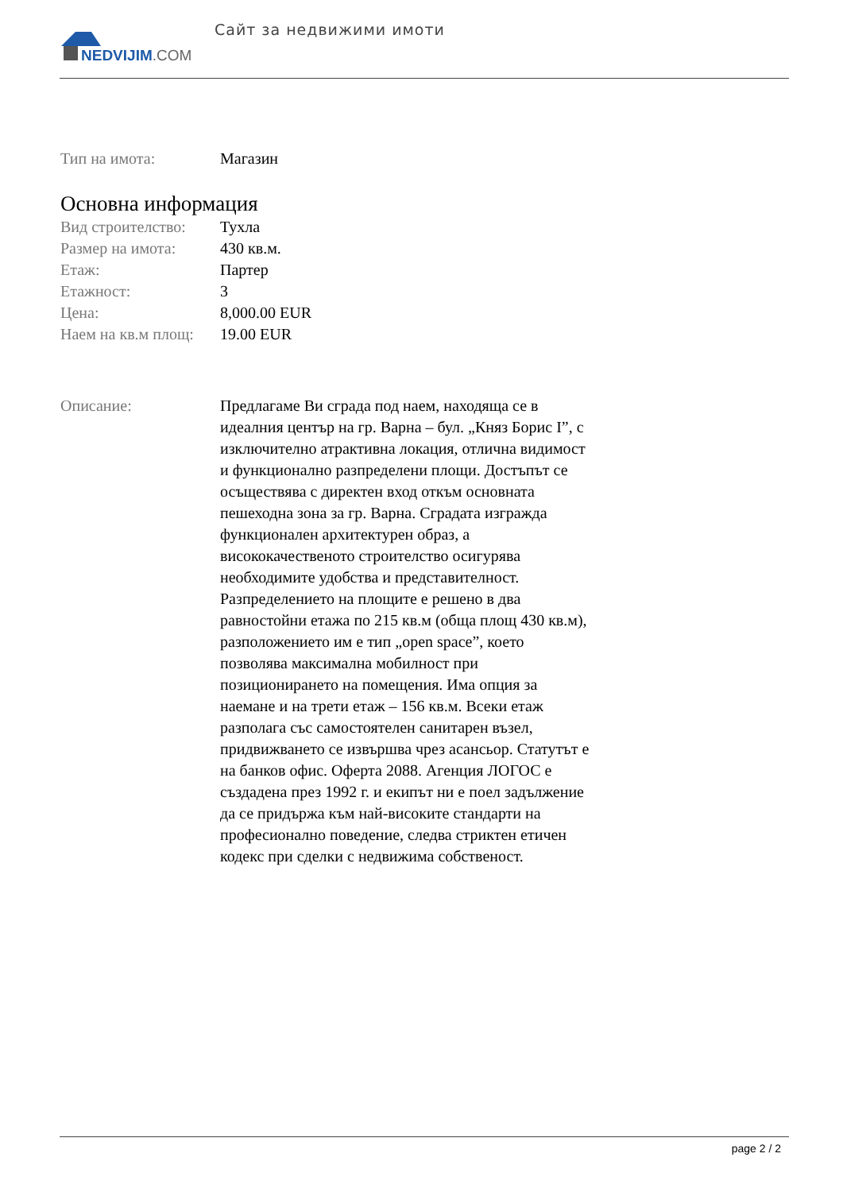NEDVIJIM.COM
Сайт за недвижими имоти
| Тип на имота: | Магазин |
Основна информация
| Вид строителство: | Тухла |
| Размер на имота: | 430 кв.м. |
| Етаж: | Партер |
| Етажност: | 3 |
| Цена: | 8,000.00 EUR |
| Наем на кв.м площ: | 19.00 EUR |
| Описание: | Предлагаме Ви сграда под наем, находяща се в идеалния център на гр. Варна – бул. „Княз Борис I”, с изключително атрактивна локация, отлична видимост и функционално разпределени площи. Достъпът се осъществява с директен вход откъм основната пешеходна зона за гр. Варна. Сградата изгражда функционален архитектурен образ, а висококачественото строителство осигурява необходимите удобства и представителност. Разпределението на площите е решено в два равностойни етажа по 215 кв.м (обща площ 430 кв.м), разположението им е тип „open space”, което позволява максимална мобилност при позиционирането на помещения. Има опция за наемане и на трети етаж – 156 кв.м. Всеки етаж разполага със самостоятелен санитарен възел, придвижването се извършва чрез асансьор. Статутът е на банков офис. Оферта 2088. Агенция ЛОГОС е създадена през 1992 г. и екипът ни е поел задължение да се придържа към най-високите стандарти на професионално поведение, следва стриктен етичен кодекс при сделки с недвижима собственост. |
page 2 / 2